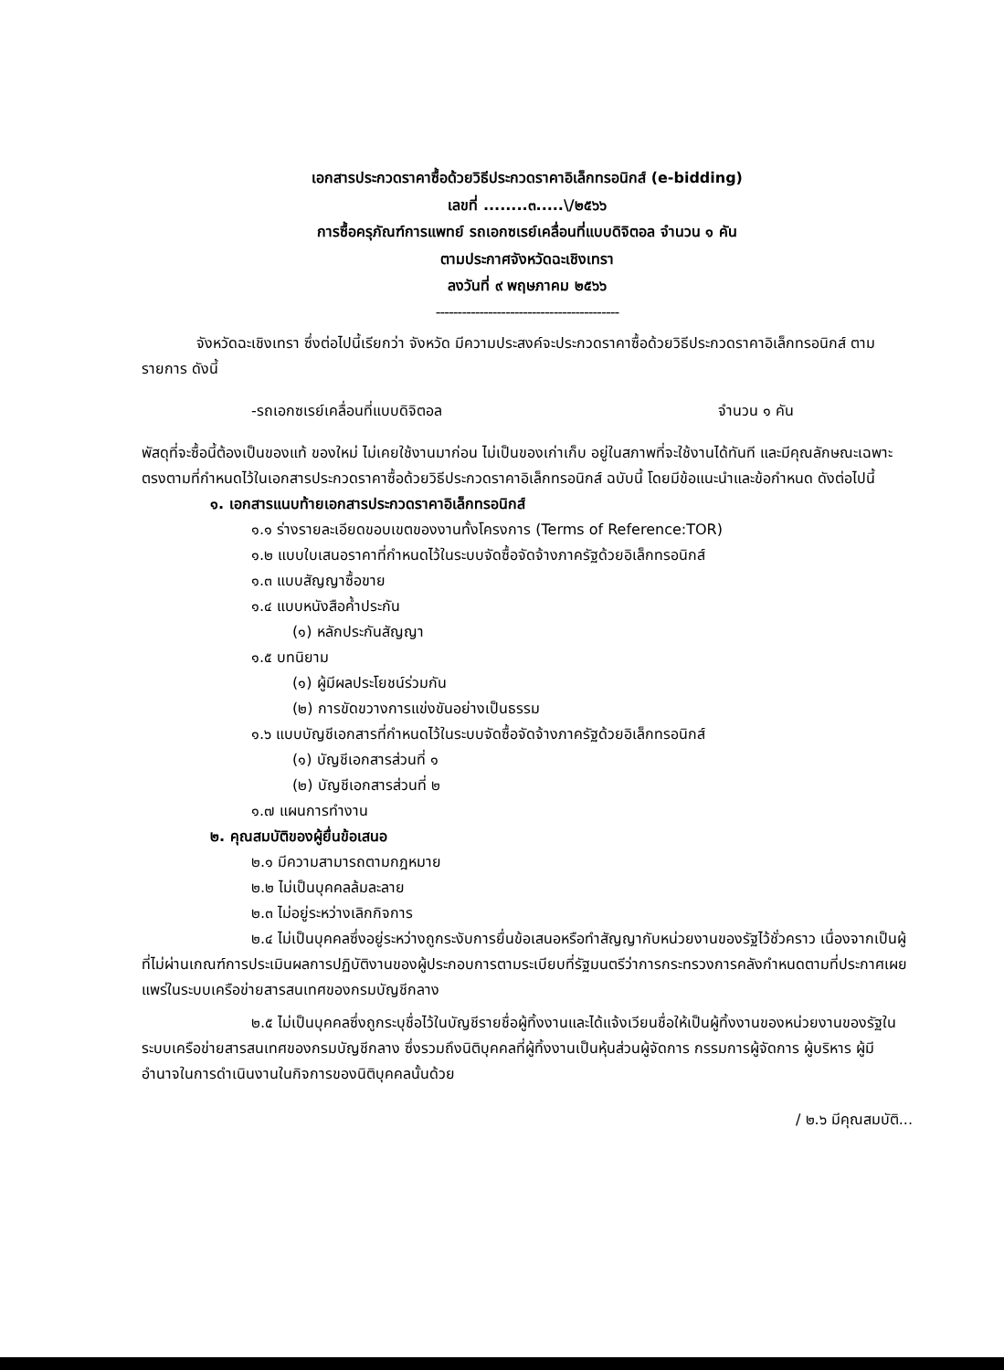เอกสารประกวดราคาซื้อด้วยวิธีประกวดราคาอิเล็กทรอนิกส์ (e-bidding)
เลขที่ ........๓.....\/๒๕๖๖
การซื้อครุภัณฑ์การแพทย์ รถเอกซเรย์เคลื่อนที่แบบดิจิตอล จำนวน ๑ คัน
ตามประกาศจังหวัดฉะเชิงเทรา
ลงวันที่ ๙ พฤษภาคม ๒๕๖๖
------------------------------------------
จังหวัดฉะเชิงเทรา ซึ่งต่อไปนี้เรียกว่า จังหวัด มีความประสงค์จะประกวดราคาซื้อด้วยวิธีประกวดราคาอิเล็กทรอนิกส์ ตามรายการ ดังนี้
-รถเอกซเรย์เคลื่อนที่แบบดิจิตอล จำนวน ๑ คัน
พัสดุที่จะซื้อนี้ต้องเป็นของแท้ ของใหม่ ไม่เคยใช้งานมาก่อน ไม่เป็นของเก่าเก็บ อยู่ในสภาพที่จะใช้งานได้ทันที และมีคุณลักษณะเฉพาะตรงตามที่กำหนดไว้ในเอกสารประกวดราคาซื้อด้วยวิธีประกวดราคาอิเล็กทรอนิกส์ ฉบับนี้ โดยมีข้อแนะนำและข้อกำหนด ดังต่อไปนี้
๑. เอกสารแนบท้ายเอกสารประกวดราคาอิเล็กทรอนิกส์
๑.๑ ร่างรายละเอียดขอบเขตของงานทั้งโครงการ (Terms of Reference:TOR)
๑.๒ แบบใบเสนอราคาที่กำหนดไว้ในระบบจัดซื้อจัดจ้างภาครัฐด้วยอิเล็กทรอนิกส์
๑.๓ แบบสัญญาซื้อขาย
๑.๔ แบบหนังสือค้ำประกัน
(๑) หลักประกันสัญญา
๑.๕ บทนิยาม
(๑) ผู้มีผลประโยชน์ร่วมกัน
(๒) การขัดขวางการแข่งขันอย่างเป็นธรรม
๑.๖ แบบบัญชีเอกสารที่กำหนดไว้ในระบบจัดซื้อจัดจ้างภาครัฐด้วยอิเล็กทรอนิกส์
(๑) บัญชีเอกสารส่วนที่ ๑
(๒) บัญชีเอกสารส่วนที่ ๒
๑.๗ แผนการทำงาน
๒. คุณสมบัติของผู้ยื่นข้อเสนอ
๒.๑ มีความสามารถตามกฎหมาย
๒.๒ ไม่เป็นบุคคลล้มละลาย
๒.๓ ไม่อยู่ระหว่างเลิกกิจการ
๒.๔ ไม่เป็นบุคคลซึ่งอยู่ระหว่างถูกระงับการยื่นข้อเสนอหรือทำสัญญากับหน่วยงานของรัฐไว้ชั่วคราว เนื่องจากเป็นผู้ที่ไม่ผ่านเกณฑ์การประเมินผลการปฏิบัติงานของผู้ประกอบการตามระเบียบที่รัฐมนตรีว่าการกระทรวงการคลังกำหนดตามที่ประกาศเผยแพร่ในระบบเครือข่ายสารสนเทศของกรมบัญชีกลาง
๒.๕ ไม่เป็นบุคคลซึ่งถูกระบุชื่อไว้ในบัญชีรายชื่อผู้ทิ้งงานและได้แจ้งเวียนชื่อให้เป็นผู้ทิ้งงานของหน่วยงานของรัฐในระบบเครือข่ายสารสนเทศของกรมบัญชีกลาง ซึ่งรวมถึงนิติบุคคลที่ผู้ทิ้งงานเป็นหุ้นส่วนผู้จัดการ กรรมการผู้จัดการ ผู้บริหาร ผู้มีอำนาจในการดำเนินงานในกิจการของนิติบุคคลนั้นด้วย
/ ๒.๖ มีคุณสมบัติ...